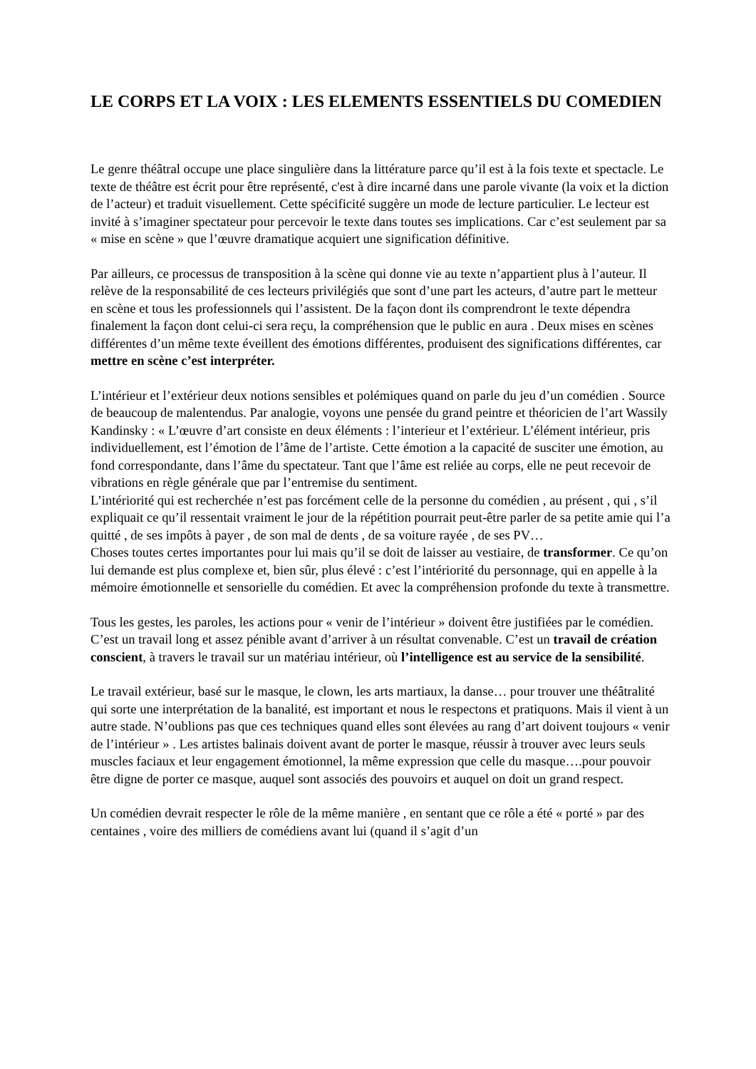LE CORPS ET LA VOIX : LES ELEMENTS ESSENTIELS DU COMEDIEN
Le genre théâtral occupe une place singulière dans la littérature parce qu’il est à la fois texte et spectacle. Le texte de théâtre est écrit pour être représenté, c'est à dire incarné dans une parole vivante (la voix et la diction de l’acteur) et traduit visuellement. Cette spécificité suggère un mode de lecture particulier. Le lecteur est invité à s’imaginer spectateur pour percevoir le texte dans toutes ses implications. Car c’est seulement par sa « mise en scène » que l’œuvre dramatique acquiert une signification définitive.
Par ailleurs, ce processus de transposition à la scène qui donne vie au texte n’appartient plus à l’auteur. Il relève de la responsabilité de ces lecteurs privilégiés que sont d’une part les acteurs, d’autre part le metteur en scène et tous les professionnels qui l’assistent. De la façon dont ils comprendront le texte dépendra finalement la façon dont celui-ci sera reçu, la compréhension que le public en aura . Deux mises en scènes différentes d’un même texte éveillent des émotions différentes, produisent des significations différentes, car mettre en scène c’est interpréter.
L’intérieur et l’extérieur deux notions sensibles et polémiques quand on parle du jeu d’un comédien . Source de beaucoup de malentendus. Par analogie, voyons une pensée du grand peintre et théoricien de l’art Wassily Kandinsky : « L’œuvre d’art consiste en deux éléments : l’interieur et l’extérieur. L’élément intérieur, pris individuellement, est l’émotion de l’âme de l’artiste. Cette émotion a la capacité de susciter une émotion, au fond correspondante, dans l’âme du spectateur. Tant que l’âme est reliée au corps, elle ne peut recevoir de vibrations en règle générale que par l’entremise du sentiment.
L’intériorité qui est recherchée n’est pas forcément celle de la personne du comédien , au présent , qui , s’il expliquait ce qu’il ressentait vraiment le jour de la répétition pourrait peut-être parler de sa petite amie qui l’a quitté , de ses impôts à payer , de son mal de dents , de sa voiture rayée , de ses PV…
Choses toutes certes importantes pour lui mais qu’il se doit de laisser au vestiaire, de transformer. Ce qu’on lui demande est plus complexe et, bien sûr, plus élevé : c’est l’intériorité du personnage, qui en appelle à la mémoire émotionnelle et sensorielle du comédien. Et avec la compréhension profonde du texte à transmettre.
Tous les gestes, les paroles, les actions pour « venir de l’intérieur » doivent être justifiées par le comédien. C’est un travail long et assez pénible avant d’arriver à un résultat convenable. C’est un travail de création conscient, à travers le travail sur un matériau intérieur, où l’intelligence est au service de la sensibilité.
Le travail extérieur, basé sur le masque, le clown, les arts martiaux, la danse… pour trouver une théâtralité qui sorte une interprétation de la banalité, est important et nous le respectons et pratiquons. Mais il vient à un autre stade. N’oublions pas que ces techniques quand elles sont élevées au rang d’art doivent toujours « venir de l’intérieur » . Les artistes balinais doivent avant de porter le masque, réussir à trouver avec leurs seuls muscles faciaux et leur engagement émotionnel, la même expression que celle du masque….pour pouvoir être digne de porter ce masque, auquel sont associés des pouvoirs et auquel on doit un grand respect.
Un comédien devrait respecter le rôle de la même manière , en sentant que ce rôle a été « porté » par des centaines , voire des milliers de comédiens avant lui (quand il s’agit d’un